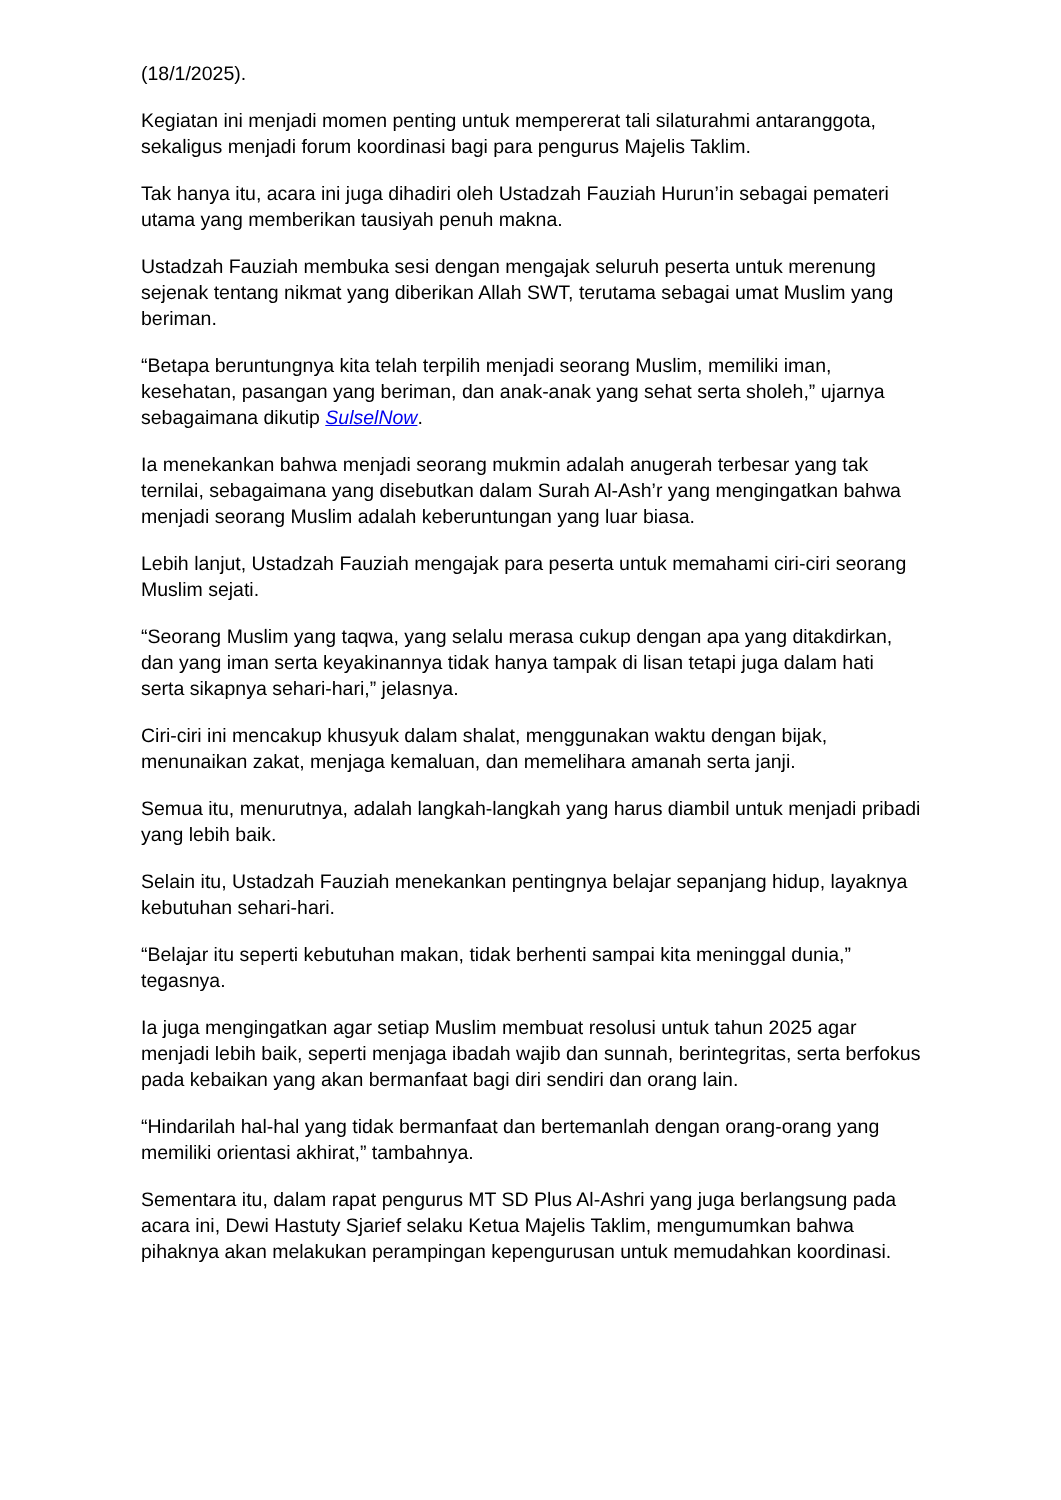(18/1/2025).
Kegiatan ini menjadi momen penting untuk mempererat tali silaturahmi antaranggota, sekaligus menjadi forum koordinasi bagi para pengurus Majelis Taklim.
Tak hanya itu, acara ini juga dihadiri oleh Ustadzah Fauziah Hurun’in sebagai pemateri utama yang memberikan tausiyah penuh makna.
Ustadzah Fauziah membuka sesi dengan mengajak seluruh peserta untuk merenung sejenak tentang nikmat yang diberikan Allah SWT, terutama sebagai umat Muslim yang beriman.
“Betapa beruntungnya kita telah terpilih menjadi seorang Muslim, memiliki iman, kesehatan, pasangan yang beriman, dan anak-anak yang sehat serta sholeh,” ujarnya sebagaimana dikutip SulselNow.
Ia menekankan bahwa menjadi seorang mukmin adalah anugerah terbesar yang tak ternilai, sebagaimana yang disebutkan dalam Surah Al-Ash’r yang mengingatkan bahwa menjadi seorang Muslim adalah keberuntungan yang luar biasa.
Lebih lanjut, Ustadzah Fauziah mengajak para peserta untuk memahami ciri-ciri seorang Muslim sejati.
“Seorang Muslim yang taqwa, yang selalu merasa cukup dengan apa yang ditakdirkan, dan yang iman serta keyakinannya tidak hanya tampak di lisan tetapi juga dalam hati serta sikapnya sehari-hari,” jelasnya.
Ciri-ciri ini mencakup khusyuk dalam shalat, menggunakan waktu dengan bijak, menunaikan zakat, menjaga kemaluan, dan memelihara amanah serta janji.
Semua itu, menurutnya, adalah langkah-langkah yang harus diambil untuk menjadi pribadi yang lebih baik.
Selain itu, Ustadzah Fauziah menekankan pentingnya belajar sepanjang hidup, layaknya kebutuhan sehari-hari.
“Belajar itu seperti kebutuhan makan, tidak berhenti sampai kita meninggal dunia,” tegasnya.
Ia juga mengingatkan agar setiap Muslim membuat resolusi untuk tahun 2025 agar menjadi lebih baik, seperti menjaga ibadah wajib dan sunnah, berintegritas, serta berfokus pada kebaikan yang akan bermanfaat bagi diri sendiri dan orang lain.
“Hindarilah hal-hal yang tidak bermanfaat dan bertemanlah dengan orang-orang yang memiliki orientasi akhirat,” tambahnya.
Sementara itu, dalam rapat pengurus MT SD Plus Al-Ashri yang juga berlangsung pada acara ini, Dewi Hastuty Sjarief selaku Ketua Majelis Taklim, mengumumkan bahwa pihaknya akan melakukan perampingan kepengurusan untuk memudahkan koordinasi.